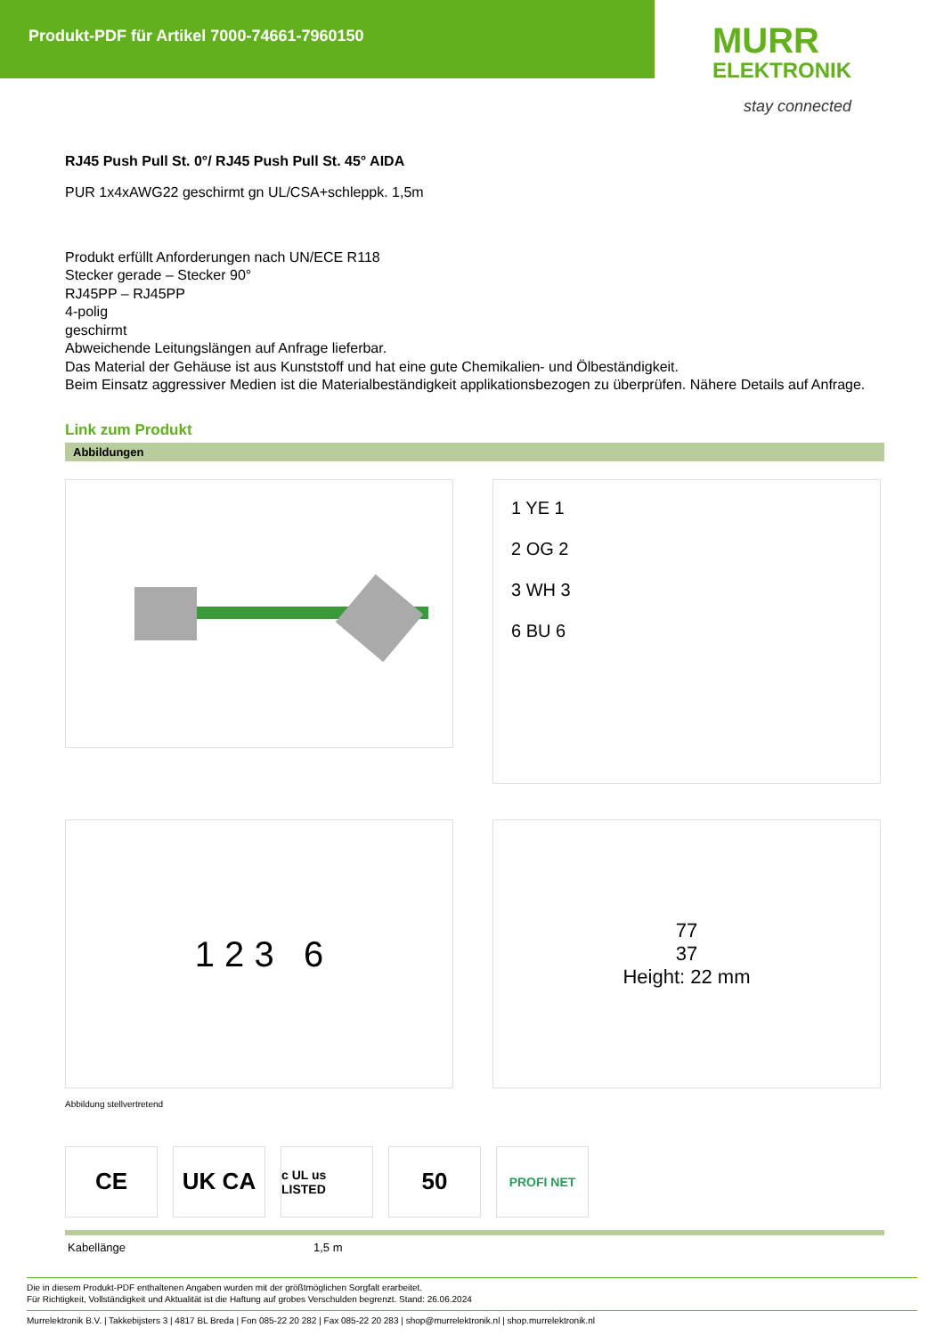Produkt-PDF für Artikel 7000-74661-7960150
MURR
ELEKTRONIK
stay connected
RJ45 Push Pull St. 0°/ RJ45 Push Pull St. 45° AIDA
PUR 1x4xAWG22 geschirmt gn UL/CSA+schleppk. 1,5m
Produkt erfüllt Anforderungen nach UN/ECE R118
Stecker gerade – Stecker 90°
RJ45PP – RJ45PP
4-polig
geschirmt
Abweichende Leitungslängen auf Anfrage lieferbar.
Das Material der Gehäuse ist aus Kunststoff und hat eine gute Chemikalien- und Ölbeständigkeit.
Beim Einsatz aggressiver Medien ist die Materialbeständigkeit applikationsbezogen zu überprüfen. Nähere Details auf Anfrage.
Link zum Produkt
Abbildungen
1 YE 1
2 OG 2
3 WH 3
6 BU 6
1 2 3 6
77
37
Height: 22 mm
Abbildung stellvertretend
CE UK CA
c UL us LISTED
50
PROFI NET
| Kabellänge | 1,5 m |
Die in diesem Produkt-PDF enthaltenen Angaben wurden mit der größtmöglichen Sorgfalt erarbeitet.
Für Richtigkeit, Vollständigkeit und Aktualität ist die Haftung auf grobes Verschulden begrenzt. Stand: 26.06.2024
Murrelektronik B.V. | Takkebijsters 3 | 4817 BL Breda | Fon 085-22 20 282 | Fax 085-22 20 283 | shop@murrelektronik.nl | shop.murrelektronik.nl